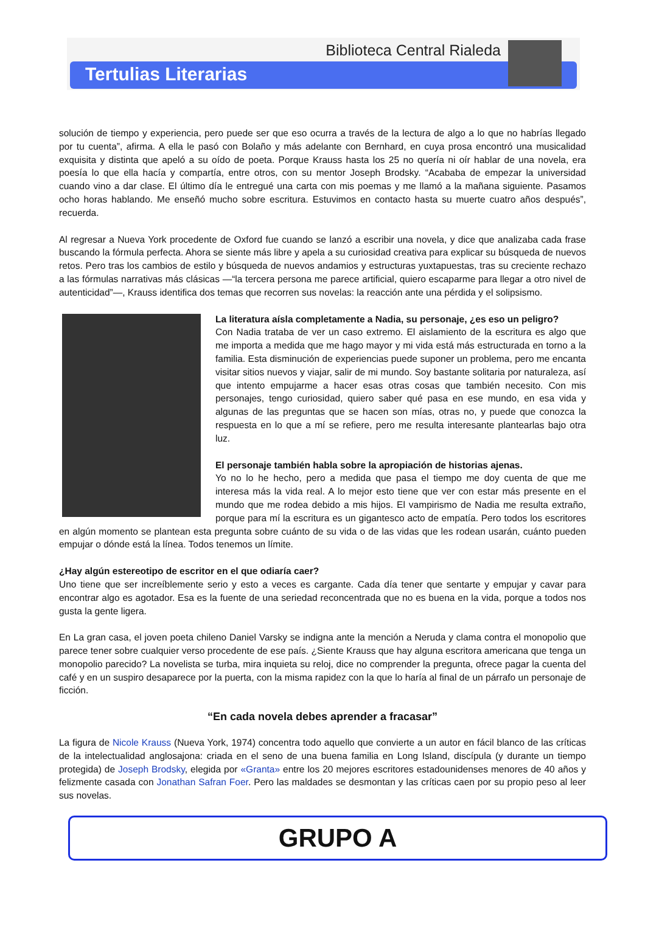Biblioteca Central Rialeda
Tertulias Literarias
solución de tiempo y experiencia, pero puede ser que eso ocurra a través de la lectura de algo a lo que no habrías llegado por tu cuenta”, afirma. A ella le pasó con Bolaño y más adelante con Bernhard, en cuya prosa encontró una musicalidad exquisita y distinta que apeló a su oído de poeta. Porque Krauss hasta los 25 no quería ni oír hablar de una novela, era poesía lo que ella hacía y compartía, entre otros, con su mentor Joseph Brodsky. “Acababa de empezar la universidad cuando vino a dar clase. El último día le entregué una carta con mis poemas y me llamó a la mañana siguiente. Pasamos ocho horas hablando. Me enseñó mucho sobre escritura. Estuvimos en contacto hasta su muerte cuatro años después”, recuerda.
Al regresar a Nueva York procedente de Oxford fue cuando se lanzó a escribir una novela, y dice que analizaba cada frase buscando la fórmula perfecta. Ahora se siente más libre y apela a su curiosidad creativa para explicar su búsqueda de nuevos retos. Pero tras los cambios de estilo y búsqueda de nuevos andamios y estructuras yuxtapuestas, tras su creciente rechazo a las fórmulas narrativas más clásicas —“la tercera persona me parece artificial, quiero escaparme para llegar a otro nivel de autenticidad”—, Krauss identifica dos temas que recorren sus novelas: la reacción ante una pérdida y el solipsismo.
La literatura aísla completamente a Nadia, su personaje, ¿es eso un peligro?
Con Nadia trataba de ver un caso extremo. El aislamiento de la escritura es algo que me importa a medida que me hago mayor y mi vida está más estructurada en torno a la familia. Esta disminución de experiencias puede suponer un problema, pero me encanta visitar sitios nuevos y viajar, salir de mi mundo. Soy bastante solitaria por naturaleza, así que intento empujarme a hacer esas otras cosas que también necesito. Con mis personajes, tengo curiosidad, quiero saber qué pasa en ese mundo, en esa vida y algunas de las preguntas que se hacen son mías, otras no, y puede que conozca la respuesta en lo que a mí se refiere, pero me resulta interesante plantearlas bajo otra luz.
El personaje también habla sobre la apropiación de historias ajenas.
Yo no lo he hecho, pero a medida que pasa el tiempo me doy cuenta de que me interesa más la vida real. A lo mejor esto tiene que ver con estar más presente en el mundo que me rodea debido a mis hijos. El vampirismo de Nadia me resulta extraño, porque para mí la escritura es un gigantesco acto de empatía. Pero todos los escritores en algún momento se plantean esta pregunta sobre cuánto de su vida o de las vidas que les rodean usarán, cuánto pueden empujar o dónde está la línea. Todos tenemos un límite.
¿Hay algún estereotipo de escritor en el que odiaría caer?
Uno tiene que ser increíblemente serio y esto a veces es cargante. Cada día tener que sentarte y empujar y cavar para encontrar algo es agotador. Esa es la fuente de una seriedad reconcentrada que no es buena en la vida, porque a todos nos gusta la gente ligera.
En La gran casa, el joven poeta chileno Daniel Varsky se indigna ante la mención a Neruda y clama contra el monopolio que parece tener sobre cualquier verso procedente de ese país. ¿Siente Krauss que hay alguna escritora americana que tenga un monopolio parecido? La novelista se turba, mira inquieta su reloj, dice no comprender la pregunta, ofrece pagar la cuenta del café y en un suspiro desaparece por la puerta, con la misma rapidez con la que lo haría al final de un párrafo un personaje de ficción.
“En cada novela debes aprender a fracasar”
La figura de Nicole Krauss (Nueva York, 1974) concentra todo aquello que convierte a un autor en fácil blanco de las críticas de la intelectualidad anglosajona: criada en el seno de una buena familia en Long Island, discípula (y durante un tiempo protegida) de Joseph Brodsky, elegida por «Granta» entre los 20 mejores escritores estadounidenses menores de 40 años y felizmente casada con Jonathan Safran Foer. Pero las maldades se desmontan y las críticas caen por su propio peso al leer sus novelas.
GRUPO A